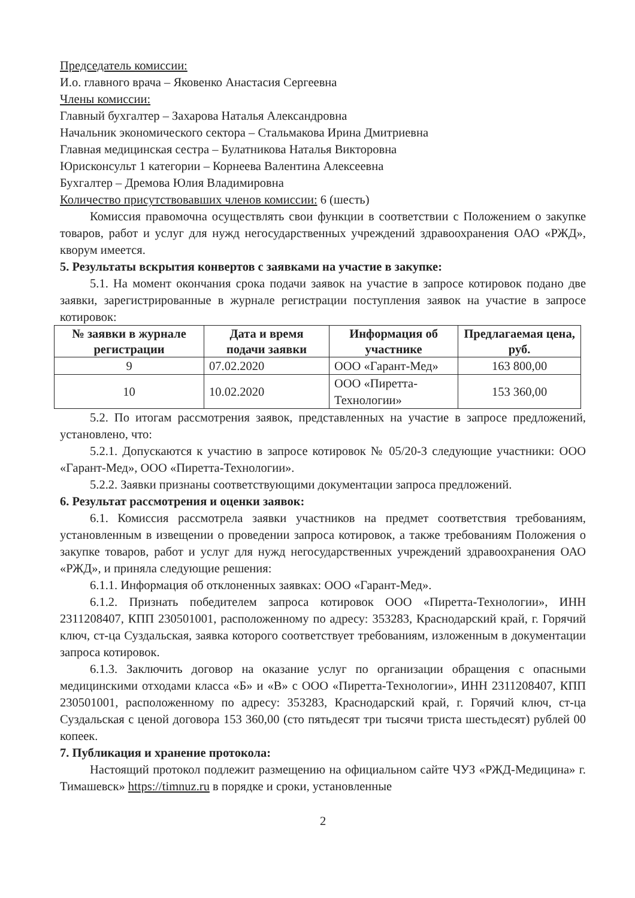Председатель комиссии:
И.о. главного врача – Яковенко Анастасия Сергеевна
Члены комиссии:
Главный бухгалтер – Захарова Наталья Александровна
Начальник экономического сектора – Стальмакова Ирина Дмитриевна
Главная медицинская сестра – Булатникова Наталья Викторовна
Юрисконсульт 1 категории – Корнеева Валентина Алексеевна
Бухгалтер – Дремова Юлия Владимировна
Количество присутствовавших членов комиссии: 6 (шесть)
Комиссия правомочна осуществлять свои функции в соответствии с Положением о закупке товаров, работ и услуг для нужд негосударственных учреждений здравоохранения ОАО «РЖД», кворум имеется.
5. Результаты вскрытия конвертов с заявками на участие в закупке:
5.1. На момент окончания срока подачи заявок на участие в запросе котировок подано две заявки, зарегистрированные в журнале регистрации поступления заявок на участие в запросе котировок:
| № заявки в журнале регистрации | Дата и время подачи заявки | Информация об участнике | Предлагаемая цена, руб. |
| --- | --- | --- | --- |
| 9 | 07.02.2020 | ООО «Гарант-Мед» | 163 800,00 |
| 10 | 10.02.2020 | ООО «Пиретта-Технологии» | 153 360,00 |
5.2. По итогам рассмотрения заявок, представленных на участие в запросе предложений, установлено, что:
5.2.1. Допускаются к участию в запросе котировок № 05/20-З следующие участники: ООО «Гарант-Мед», ООО «Пиретта-Технологии».
5.2.2. Заявки признаны соответствующими документации запроса предложений.
6. Результат рассмотрения и оценки заявок:
6.1. Комиссия рассмотрела заявки участников на предмет соответствия требованиям, установленным в извещении о проведении запроса котировок, а также требованиям Положения о закупке товаров, работ и услуг для нужд негосударственных учреждений здравоохранения ОАО «РЖД», и приняла следующие решения:
6.1.1. Информация об отклоненных заявках: ООО «Гарант-Мед».
6.1.2. Признать победителем запроса котировок ООО «Пиретта-Технологии», ИНН 2311208407, КПП 230501001, расположенному по адресу: 353283, Краснодарский край, г. Горячий ключ, ст-ца Суздальская, заявка которого соответствует требованиям, изложенным в документации запроса котировок.
6.1.3. Заключить договор на оказание услуг по организации обращения с опасными медицинскими отходами класса «Б» и «В» с ООО «Пиретта-Технологии», ИНН 2311208407, КПП 230501001, расположенному по адресу: 353283, Краснодарский край, г. Горячий ключ, ст-ца Суздальская с ценой договора 153 360,00 (сто пятьдесят три тысячи триста шестьдесят) рублей 00 копеек.
7. Публикация и хранение протокола:
Настоящий протокол подлежит размещению на официальном сайте ЧУЗ «РЖД-Медицина» г. Тимашевск» https://timnuz.ru в порядке и сроки, установленные
2